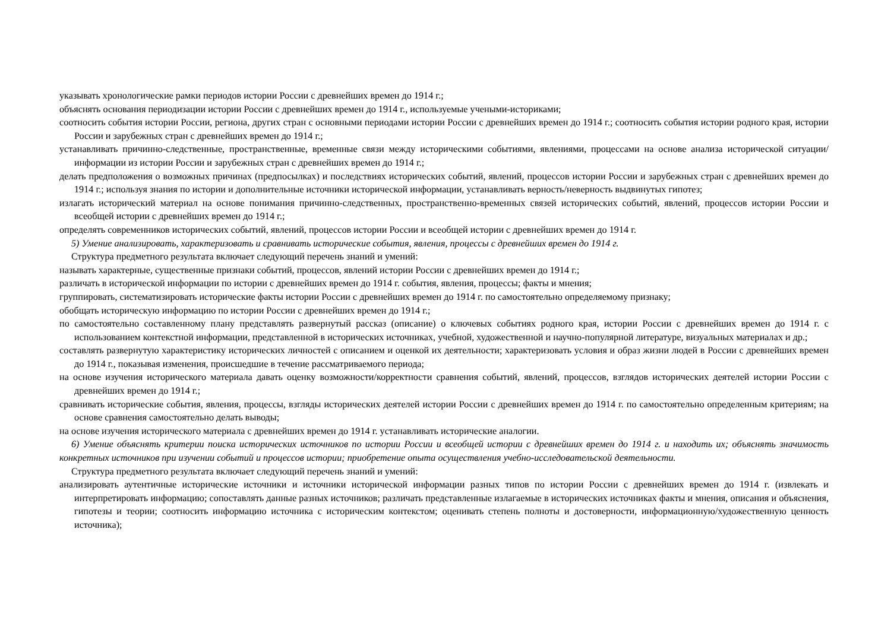указывать хронологические рамки периодов истории России с древнейших времен до 1914 г.;
объяснять основания периодизации истории России с древнейших времен до 1914 г., используемые учеными-историками;
соотносить события истории России, региона, других стран с основными периодами истории России с древнейших времен до 1914 г.; соотносить события истории родного края, истории России и зарубежных стран с древнейших времен до 1914 г.;
устанавливать причинно-следственные, пространственные, временные связи между историческими событиями, явлениями, процессами на основе анализа исторической ситуации/информации из истории России и зарубежных стран с древнейших времен до 1914 г.;
делать предположения о возможных причинах (предпосылках) и последствиях исторических событий, явлений, процессов истории России и зарубежных стран с древнейших времен до 1914 г.; используя знания по истории и дополнительные источники исторической информации, устанавливать верность/неверность выдвинутых гипотез;
излагать исторический материал на основе понимания причинно-следственных, пространственно-временных связей исторических событий, явлений, процессов истории России и всеобщей истории с древнейших времен до 1914 г.;
определять современников исторических событий, явлений, процессов истории России и всеобщей истории с древнейших времен до 1914 г.
5) Умение анализировать, характеризовать и сравнивать исторические события, явления, процессы с древнейших времен до 1914 г.
Структура предметного результата включает следующий перечень знаний и умений:
называть характерные, существенные признаки событий, процессов, явлений истории России с древнейших времен до 1914 г.;
различать в исторической информации по истории с древнейших времен до 1914 г. события, явления, процессы; факты и мнения;
группировать, систематизировать исторические факты истории России с древнейших времен до 1914 г. по самостоятельно определяемому признаку;
обобщать историческую информацию по истории России с древнейших времен до 1914 г.;
по самостоятельно составленному плану представлять развернутый рассказ (описание) о ключевых событиях родного края, истории России с древнейших времен до 1914 г. с использованием контекстной информации, представленной в исторических источниках, учебной, художественной и научно-популярной литературе, визуальных материалах и др.;
составлять развернутую характеристику исторических личностей с описанием и оценкой их деятельности; характеризовать условия и образ жизни людей в России с древнейших времен до 1914 г., показывая изменения, происшедшие в течение рассматриваемого периода;
на основе изучения исторического материала давать оценку возможности/корректности сравнения событий, явлений, процессов, взглядов исторических деятелей истории России с древнейших времен до 1914 г.;
сравнивать исторические события, явления, процессы, взгляды исторических деятелей истории России с древнейших времен до 1914 г. по самостоятельно определенным критериям; на основе сравнения самостоятельно делать выводы;
на основе изучения исторического материала с древнейших времен до 1914 г. устанавливать исторические аналогии.
6) Умение объяснять критерии поиска исторических источников по истории России и всеобщей истории с древнейших времен до 1914 г. и находить их; объяснять значимость конкретных источников при изучении событий и процессов истории; приобретение опыта осуществления учебно-исследовательской деятельности.
Структура предметного результата включает следующий перечень знаний и умений:
анализировать аутентичные исторические источники и источники исторической информации разных типов по истории России с древнейших времен до 1914 г. (извлекать и интерпретировать информацию; сопоставлять данные разных источников; различать представленные излагаемые в исторических источниках факты и мнения, описания и объяснения, гипотезы и теории; соотносить информацию источника с историческим контекстом; оценивать степень полноты и достоверности, информационную/художественную ценность источника);